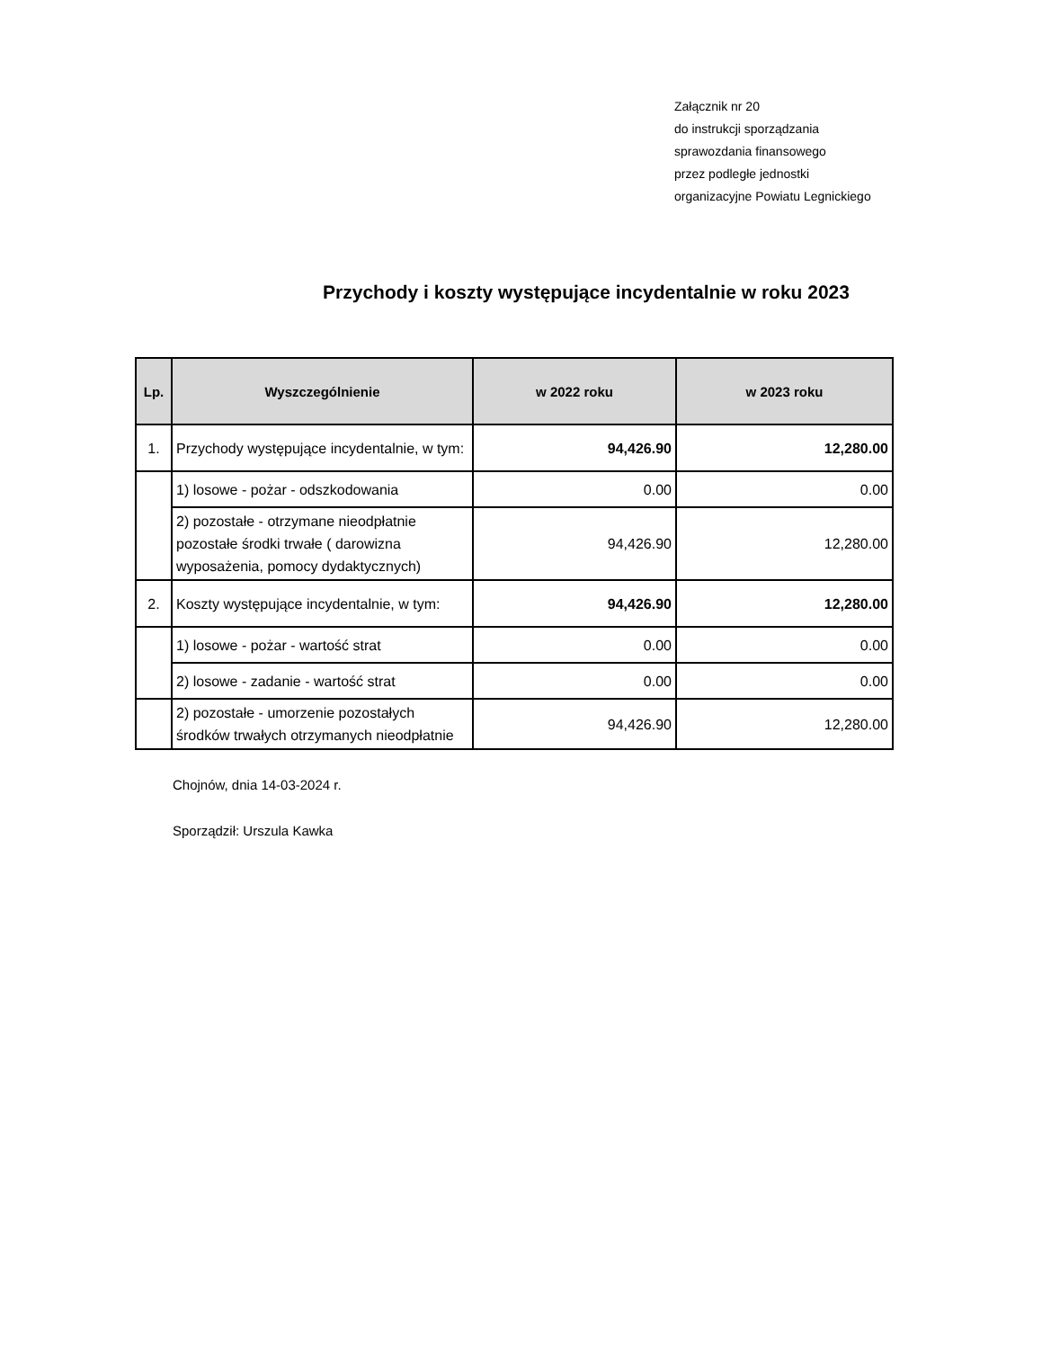Załącznik nr 20
do instrukcji sporządzania
sprawozdania finansowego
przez podległe jednostki
organizacyjne Powiatu Legnickiego
Przychody i koszty występujące incydentalnie w roku 2023
| Lp. | Wyszczególnienie | w 2022 roku | w 2023 roku |
| --- | --- | --- | --- |
| 1. | Przychody występujące incydentalnie, w tym: | 94,426.90 | 12,280.00 |
| | 1) losowe - pożar - odszkodowania | 0.00 | 0.00 |
| | 2) pozostałe - otrzymane nieodpłatnie pozostałe środki trwałe ( darowizna wyposażenia, pomocy dydaktycznych) | 94,426.90 | 12,280.00 |
| 2. | Koszty występujące incydentalnie, w tym: | 94,426.90 | 12,280.00 |
| | 1) losowe - pożar - wartość strat | 0.00 | 0.00 |
| | 2) losowe - zadanie - wartość strat | 0.00 | 0.00 |
| | 2) pozostałe - umorzenie pozostałych środków trwałych otrzymanych nieodpłatnie | 94,426.90 | 12,280.00 |
Chojnów, dnia 14-03-2024 r.
Sporządził: Urszula Kawka